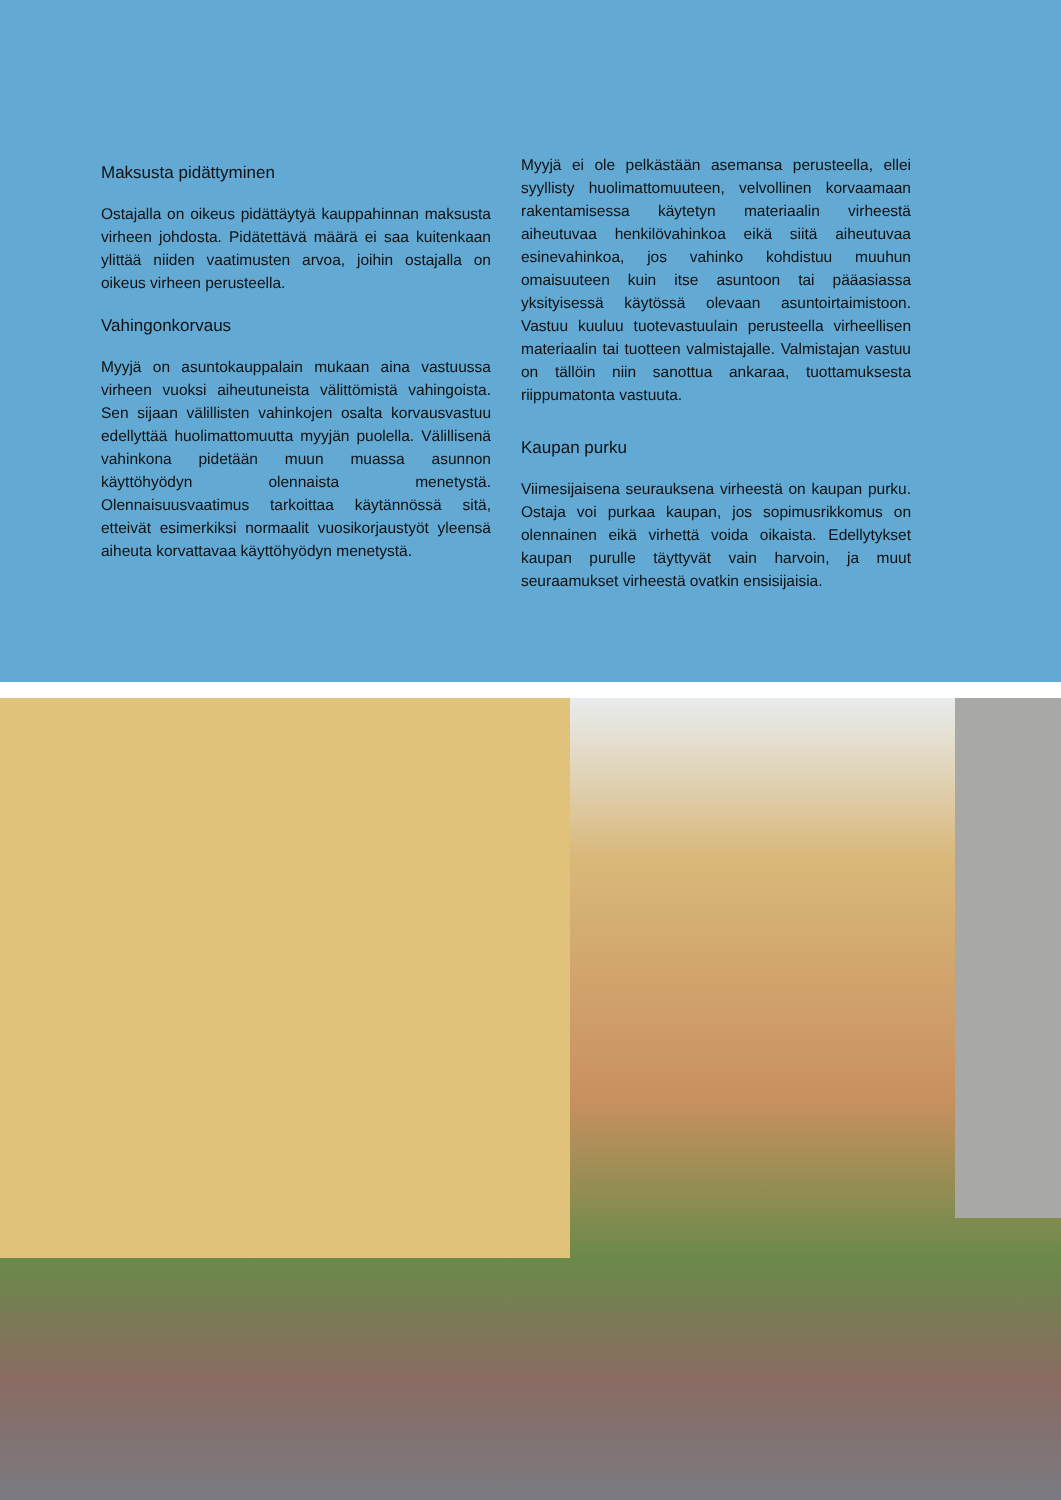Maksusta pidättyminen
Ostajalla on oikeus pidättäytyä kauppahinnan maksusta virheen johdosta. Pidätettävä määrä ei saa kuitenkaan ylittää niiden vaatimusten arvoa, joihin ostajalla on oikeus virheen perusteella.
Vahingonkorvaus
Myyjä on asuntokauppalain mukaan aina vastuussa virheen vuoksi aiheutuneista välittömistä vahingoista. Sen sijaan välillisten vahinkojen osalta korvausvastuu edellyttää huolimattomuutta myyjän puolella. Välillisenä vahinkona pidetään muun muassa asunnon käyttöhyödyn olennaista menetystä. Olennaisuusvaatimus tarkoittaa käytännössä sitä, etteivät esimerkiksi normaalit vuosikorjaustyöt yleensä aiheuta korvattavaa käyttöhyödyn menetystä.
Myyjä ei ole pelkästään asemansa perusteella, ellei syyllisty huolimattomuuteen, velvollinen korvaamaan rakentamisessa käytetyn materiaalin virheestä aiheutuvaa henkilövahinkoa eikä siitä aiheutuvaa esinevahinkoa, jos vahinko kohdistuu muuhun omaisuuteen kuin itse asuntoon tai pääasiassa yksityisessä käytössä olevaan asuntoirtaimistoon. Vastuu kuuluu tuotevastuulain perusteella virheellisen materiaalin tai tuotteen valmistajalle. Valmistajan vastuu on tällöin niin sanottua ankaraa, tuottamuksesta riippumatonta vastuuta.
Kaupan purku
Viimesijaisena seurauksena virheestä on kaupan purku. Ostaja voi purkaa kaupan, jos sopimusrikkomus on olennainen eikä virhettä voida oikaista. Edellytykset kaupan purulle täyttyvät vain harvoin, ja muut seuraamukset virheestä ovatkin ensisijaisia.